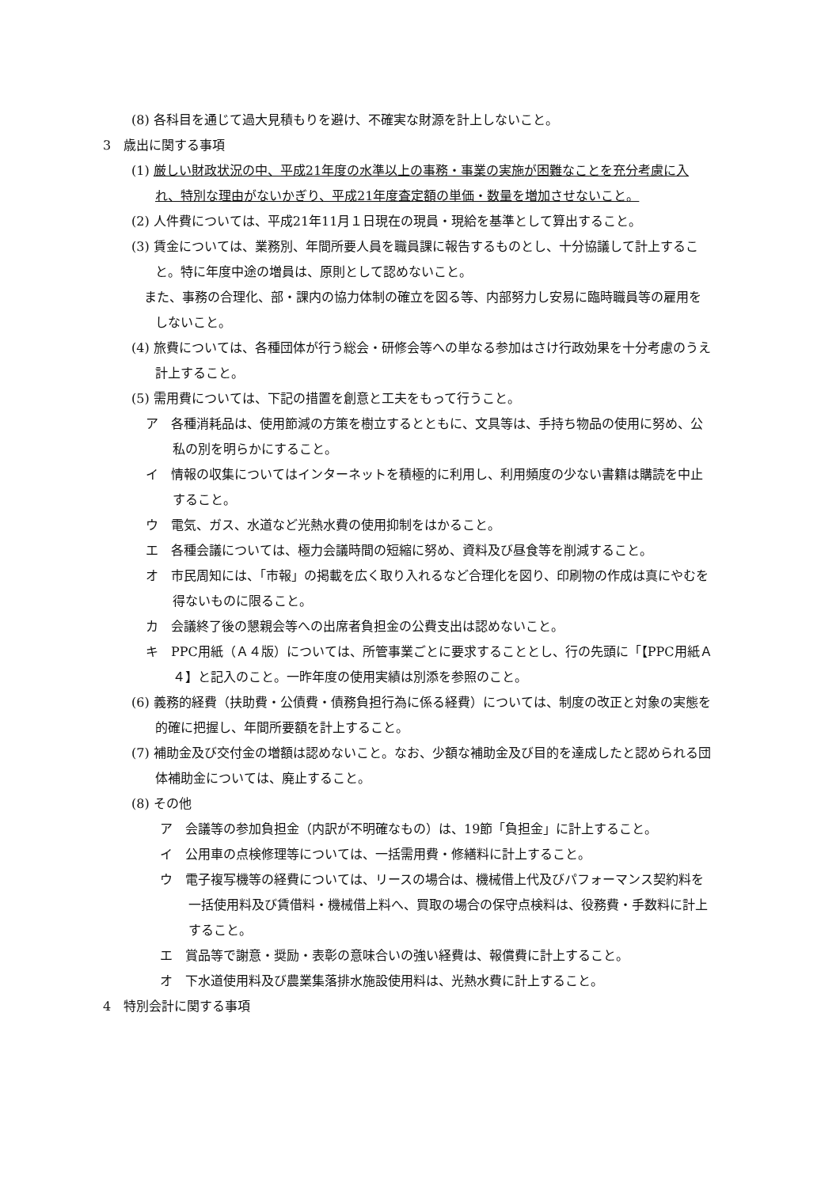(8) 各科目を通じて過大見積もりを避け、不確実な財源を計上しないこと。
3　歳出に関する事項
(1) 厳しい財政状況の中、平成21年度の水準以上の事務・事業の実施が困難なことを充分考慮に入れ、特別な理由がないかぎり、平成21年度査定額の単価・数量を増加させないこと。
(2) 人件費については、平成21年11月１日現在の現員・現給を基準として算出すること。
(3) 賃金については、業務別、年間所要人員を職員課に報告するものとし、十分協議して計上すること。特に年度中途の増員は、原則として認めないこと。
　また、事務の合理化、部・課内の協力体制の確立を図る等、内部努力し安易に臨時職員等の雇用をしないこと。
(4) 旅費については、各種団体が行う総会・研修会等への単なる参加はさけ行政効果を十分考慮のうえ計上すること。
(5) 需用費については、下記の措置を創意と工夫をもって行うこと。
ア　各種消耗品は、使用節減の方策を樹立するとともに、文具等は、手持ち物品の使用に努め、公私の別を明らかにすること。
イ　情報の収集についてはインターネットを積極的に利用し、利用頻度の少ない書籍は購読を中止すること。
ウ　電気、ガス、水道など光熱水費の使用抑制をはかること。
エ　各種会議については、極力会議時間の短縮に努め、資料及び昼食等を削減すること。
オ　市民周知には、「市報」の掲載を広く取り入れるなど合理化を図り、印刷物の作成は真にやむを得ないものに限ること。
カ　会議終了後の懇親会等への出席者負担金の公費支出は認めないこと。
キ　PPC用紙（Ａ４版）については、所管事業ごとに要求することとし、行の先頭に「【PPC用紙Ａ４】と記入のこと。一昨年度の使用実績は別添を参照のこと。
(6) 義務的経費（扶助費・公債費・債務負担行為に係る経費）については、制度の改正と対象の実態を的確に把握し、年間所要額を計上すること。
(7) 補助金及び交付金の増額は認めないこと。なお、少額な補助金及び目的を達成したと認められる団体補助金については、廃止すること。
(8) その他
ア　会議等の参加負担金（内訳が不明確なもの）は、19節「負担金」に計上すること。
イ　公用車の点検修理等については、一括需用費・修繕料に計上すること。
ウ　電子複写機等の経費については、リースの場合は、機械借上代及びパフォーマンス契約料を一括使用料及び賃借料・機械借上料へ、買取の場合の保守点検料は、役務費・手数料に計上すること。
エ　賞品等で謝意・奨励・表彰の意味合いの強い経費は、報償費に計上すること。
オ　下水道使用料及び農業集落排水施設使用料は、光熱水費に計上すること。
4　特別会計に関する事項